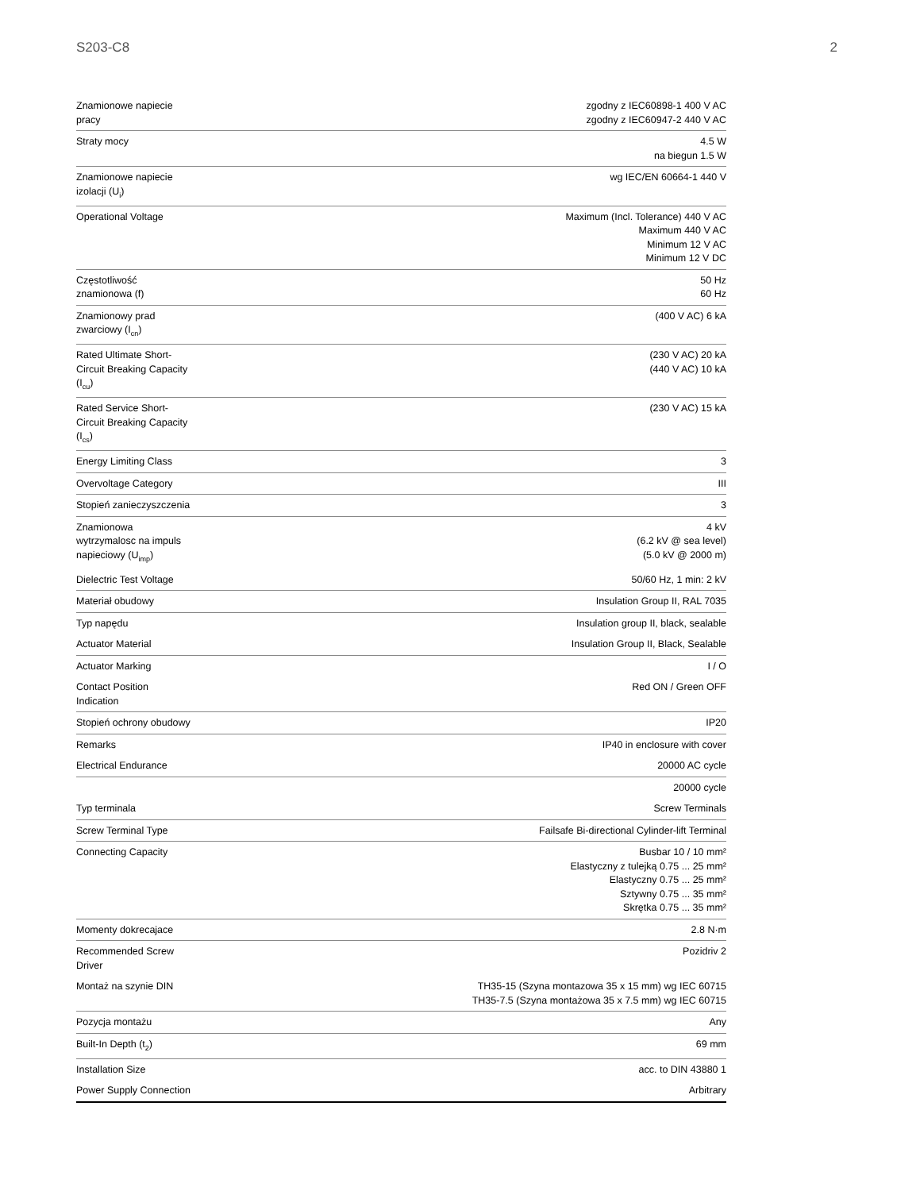S203-C8 2
| Znamionowe napiecie pracy | zgodny z IEC60898-1 400 V AC zgodny z IEC60947-2 440 V AC |
| Straty mocy | 4.5 W na biegun 1.5 W |
| Znamionowe napiecie izolacji (U<sub>i</sub>) | wg IEC/EN 60664-1 440 V |
| Operational Voltage | Maximum (Incl. Tolerance) 440 V AC Maximum 440 V AC Minimum 12 V AC Minimum 12 V DC |
| Częstotliwość znamionowa (f) | 50 Hz 60 Hz |
| Znamionowy prad zwarciowy (I<sub>cn</sub>) | (400 V AC) 6 kA |
| Rated Ultimate Short- Circuit Breaking Capacity (I<sub>cu</sub>) | (230 V AC) 20 kA (440 V AC) 10 kA |
| Rated Service Short- Circuit Breaking Capacity (I<sub>cs</sub>) | (230 V AC) 15 kA |
| Energy Limiting Class | 3 |
| Overvoltage Category | III |
| Stopień zanieczyszczenia | 3 |
| Znamionowa wytrzymalosc na impuls napieciowy (U<sub>imp</sub>) | 4 kV (6.2 kV @ sea level) (5.0 kV @ 2000 m) |
| Dielectric Test Voltage | 50/60 Hz, 1 min: 2 kV |
| Materiał obudowy | Insulation Group II, RAL 7035 |
| Typ napędu | Insulation group II, black, sealable |
| Actuator Material | Insulation Group II, Black, Sealable |
| Actuator Marking | I / O |
| Contact Position Indication | Red ON / Green OFF |
| Stopień ochrony obudowy | IP20 |
| Remarks | IP40 in enclosure with cover |
| Electrical Endurance | 20000 AC cycle |
| | 20000 cycle |
| Typ terminala | Screw Terminals |
| Screw Terminal Type | Failsafe Bi-directional Cylinder-lift Terminal |
| Connecting Capacity | Busbar 10 / 10 mm² Elastyczny z tulejką 0.75 ... 25 mm² Elastyczny 0.75 ... 25 mm² Sztywny 0.75 ... 35 mm² Skrętka 0.75 ... 35 mm² |
| Momenty dokrecajace | 2.8 N·m |
| Recommended Screw Driver | Pozidriv 2 |
| Montaż na szynie DIN | TH35-15 (Szyna montazowa 35 x 15 mm) wg IEC 60715 TH35-7.5 (Szyna montażowa 35 x 7.5 mm) wg IEC 60715 |
| Pozycja montażu | Any |
| Built-In Depth (t<sub>2</sub>) | 69 mm |
| Installation Size | acc. to DIN 43880 1 |
| Power Supply Connection | Arbitrary |